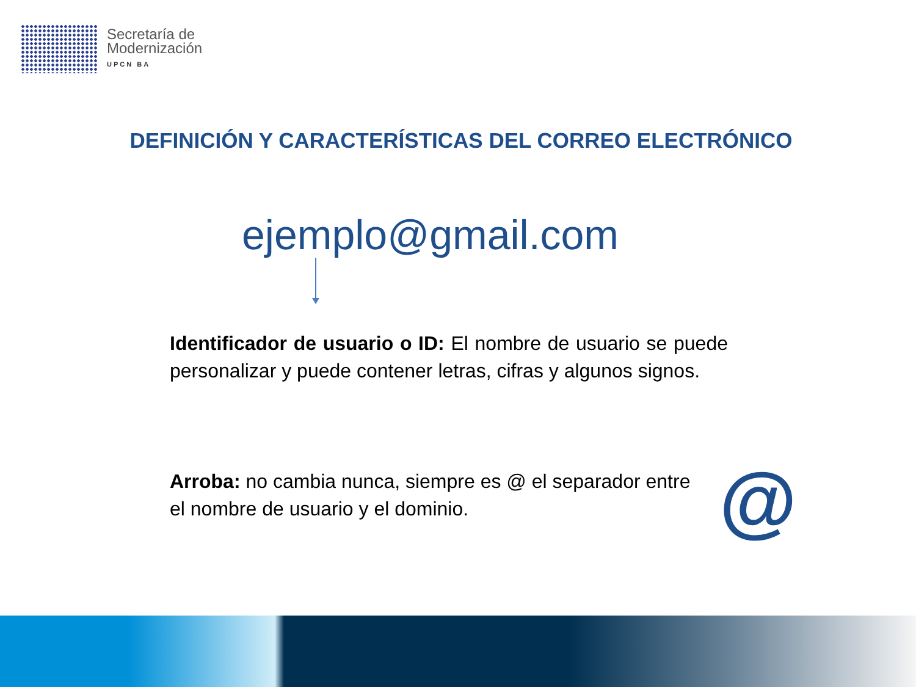Secretaría de
Modernización
UPCN BA
DEFINICIÓN Y CARACTERÍSTICAS DEL CORREO ELECTRÓNICO
ejemplo@gmail.com
Identificador de usuario o ID: El nombre de usuario se puede personalizar y puede contener letras, cifras y algunos signos.
Arroba: no cambia nunca, siempre es @ el separador entre el nombre de usuario y el dominio.
@